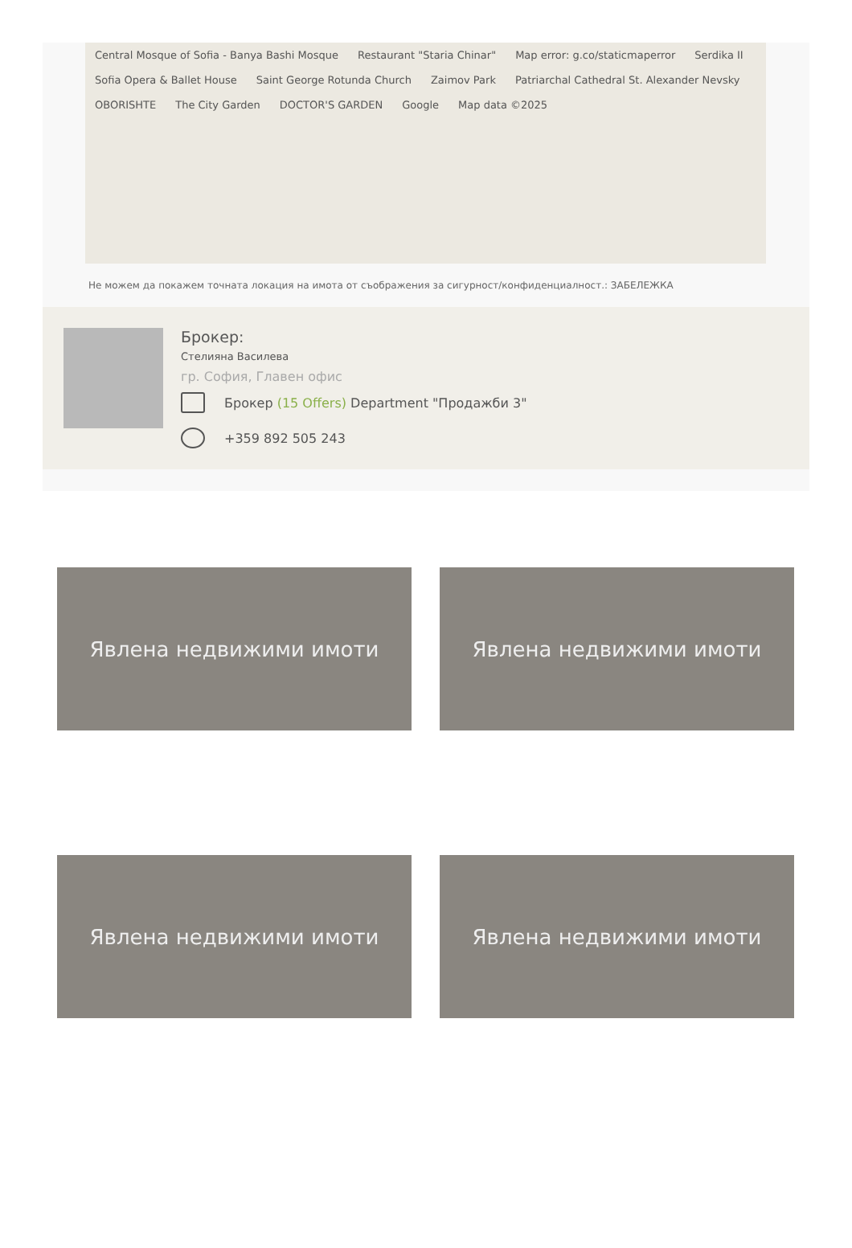Central Mosque of Sofia - Banya Bashi Mosque Restaurant "Staria Chinar" Map error: g.co/staticmaperror Serdika II Sofia Opera & Ballet House Saint George Rotunda Church Zaimov Park Patriarchal Cathedral St. Alexander Nevsky OBORISHTE The City Garden DOCTOR'S GARDEN Google Map data ©2025
Не можем да покажем точната локация на имота от съображения за сигурност/конфиденциалност.: ЗАБЕЛЕЖКА
Брокер:
Стелияна Василева
гр. София, Главен офис
Брокер (15 Offers) Department "Продажби 3"
+359 892 505 243
Явлена недвижими имоти
Явлена недвижими имоти
Явлена недвижими имоти
Явлена недвижими имоти